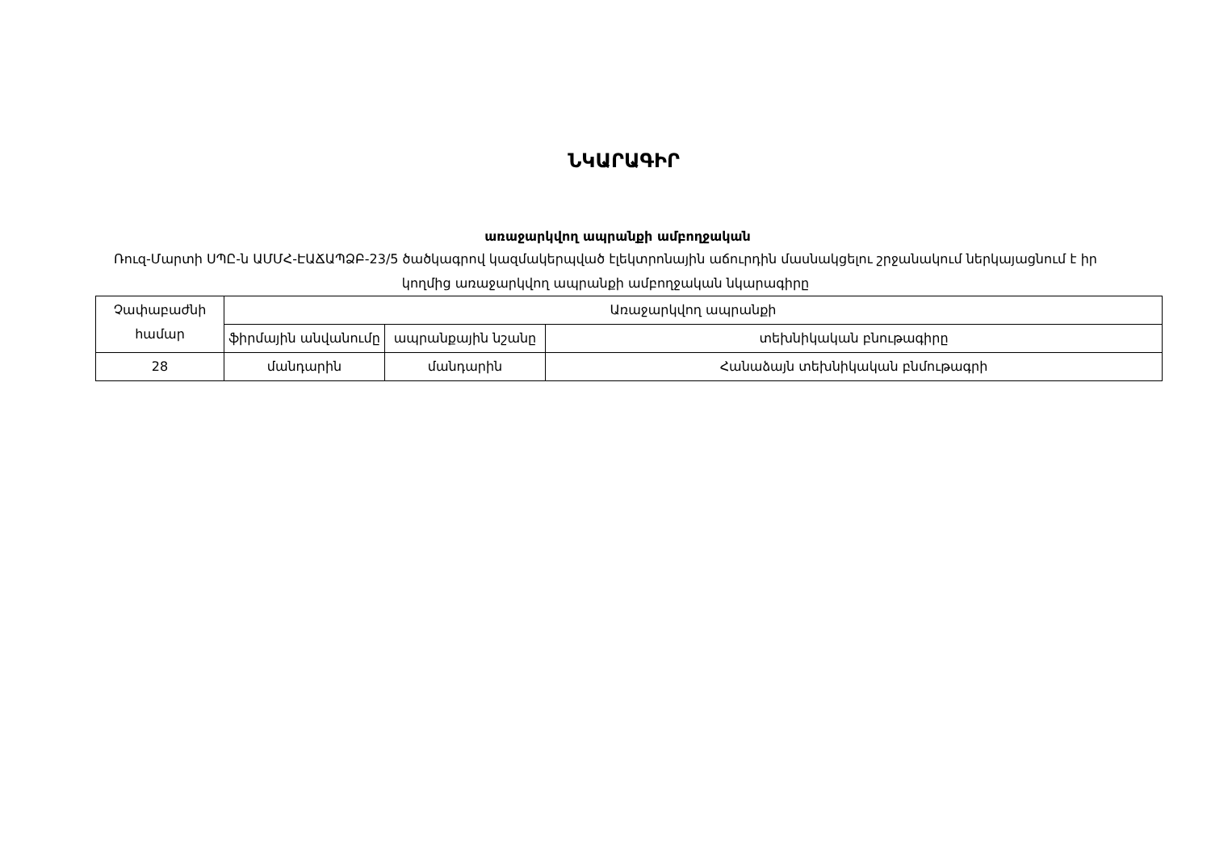ՆԿԱՐԱԳԻՐ
առաջարկվող ապրանքի ամբողջական
Ռուզ-Մարտի ՍՊԸ-ն ԱՄՄՀ-ԷԱՃԱՊՁԲ-23/5 ծածկագրով կազմակերպված էլեկտրոնային աճուրդին մասնակցելու շրջանակում ներկայացնում է իր կողմից առաջարկվող ապրանքի ամբողջական նկարագիրը
| Չափաբաժնի համար | Առաջարկվող ապրանքի | | |
| --- | --- | --- | --- |
| | ֆիրմային անվանումը | ապրանքային նշանը | տեխնիկական բնութագիրը |
| 28 | մանդարին | մանդարին | Հանաձայն տեխնիկական բնմութագրի |